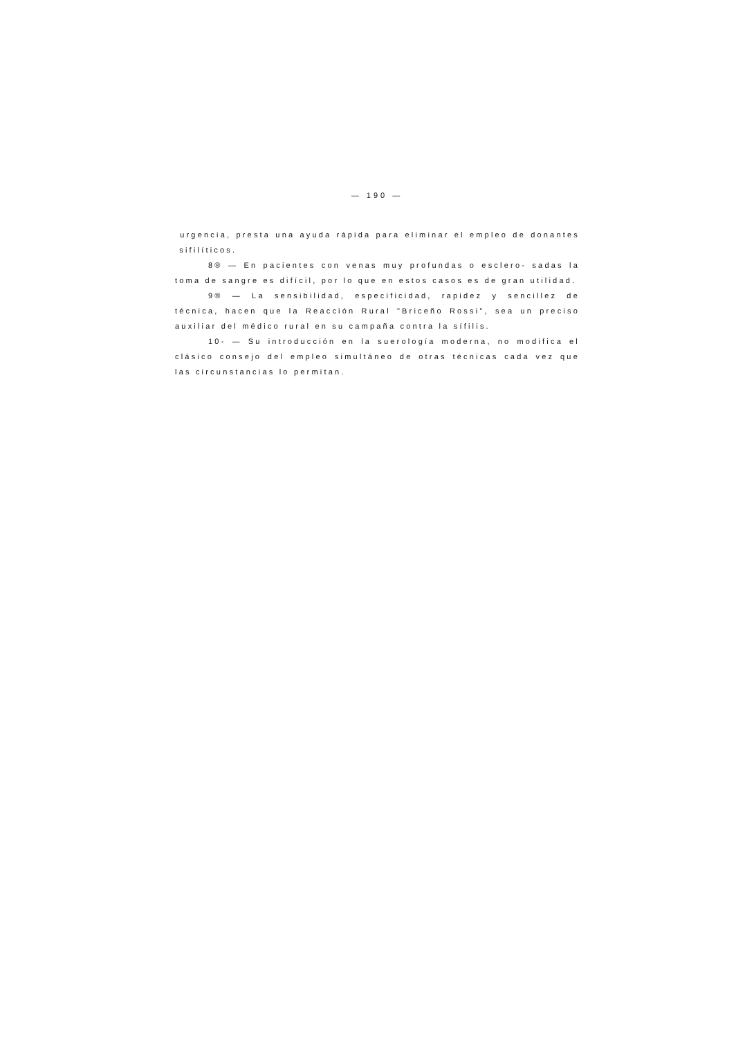— 190 —
urgencia, presta una ayuda rápida para eliminar el empleo de donantes sifilíticos.
8® — En pacientes con venas muy profundas o esclero- sadas la toma de sangre es difícil, por lo que en estos casos es de gran utilidad.
9® — La sensibilidad, especificidad, rapidez y sencillez de técnica, hacen que la Reacción Rural "Briceño Rossi", sea un preciso auxiliar del médico rural en su campaña contra la sífilis.
10- — Su introducción en la suerología moderna, no modifica el clásico consejo del empleo simultáneo de otras técnicas cada vez que las circunstancias lo permitan.